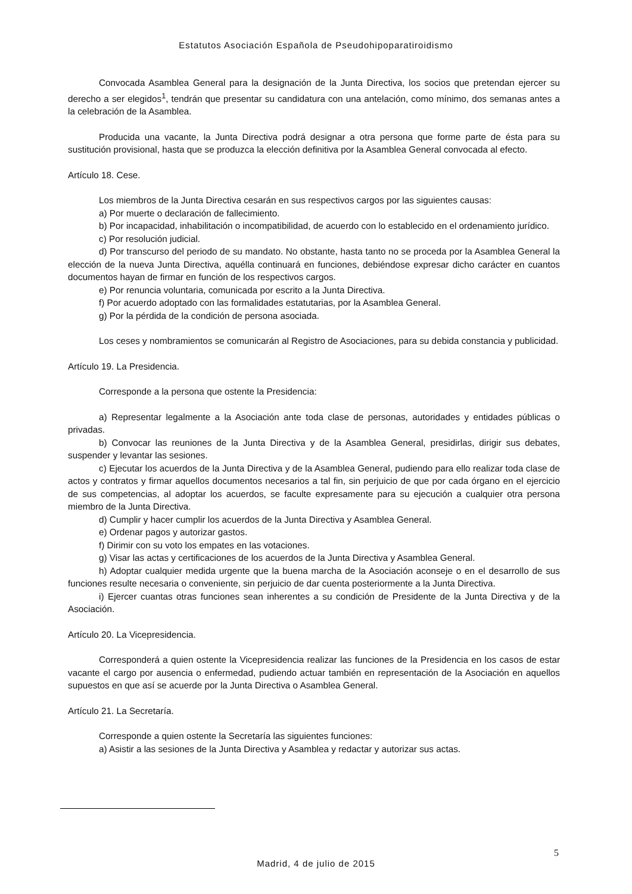Estatutos Asociación Española de Pseudohipoparatiroidismo
Convocada Asamblea General para la designación de la Junta Directiva, los socios que pretendan ejercer su derecho a ser elegidos<sup>1</sup>, tendrán que presentar su candidatura con una antelación, como mínimo, dos semanas antes a la celebración de la Asamblea.
Producida una vacante, la Junta Directiva podrá designar a otra persona que forme parte de ésta para su sustitución provisional, hasta que se produzca la elección definitiva por la Asamblea General convocada al efecto.
Artículo 18. Cese.
Los miembros de la Junta Directiva cesarán en sus respectivos cargos por las siguientes causas:
a) Por muerte o declaración de fallecimiento.
b) Por incapacidad, inhabilitación o incompatibilidad, de acuerdo con lo establecido en el ordenamiento jurídico.
c) Por resolución judicial.
d) Por transcurso del periodo de su mandato. No obstante, hasta tanto no se proceda por la Asamblea General la elección de la nueva Junta Directiva, aquélla continuará en funciones, debiéndose expresar dicho carácter en cuantos documentos hayan de firmar en función de los respectivos cargos.
e) Por renuncia voluntaria, comunicada por escrito a la Junta Directiva.
f) Por acuerdo adoptado con las formalidades estatutarias, por la Asamblea General.
g) Por la pérdida de la condición de persona asociada.
Los ceses y nombramientos se comunicarán al Registro de Asociaciones, para su debida constancia y publicidad.
Artículo 19. La Presidencia.
Corresponde a la persona que ostente la Presidencia:
a) Representar legalmente a la Asociación ante toda clase de personas, autoridades y entidades públicas o privadas.
b) Convocar las reuniones de la Junta Directiva y de la Asamblea General, presidirlas, dirigir sus debates, suspender y levantar las sesiones.
c) Ejecutar los acuerdos de la Junta Directiva y de la Asamblea General, pudiendo para ello realizar toda clase de actos y contratos y firmar aquellos documentos necesarios a tal fin, sin perjuicio de que por cada órgano en el ejercicio de sus competencias, al adoptar los acuerdos, se faculte expresamente para su ejecución a cualquier otra persona miembro de la Junta Directiva.
d) Cumplir y hacer cumplir los acuerdos de la Junta Directiva y Asamblea General.
e) Ordenar pagos y autorizar gastos.
f) Dirimir con su voto los empates en las votaciones.
g) Visar las actas y certificaciones de los acuerdos de la Junta Directiva y Asamblea General.
h) Adoptar cualquier medida urgente que la buena marcha de la Asociación aconseje o en el desarrollo de sus funciones resulte necesaria o conveniente, sin perjuicio de dar cuenta posteriormente a la Junta Directiva.
i) Ejercer cuantas otras funciones sean inherentes a su condición de Presidente de la Junta Directiva y de la Asociación.
Artículo 20. La Vicepresidencia.
Corresponderá a quien ostente la Vicepresidencia realizar las funciones de la Presidencia en los casos de estar vacante el cargo por ausencia o enfermedad, pudiendo actuar también en representación de la Asociación en aquellos supuestos en que así se acuerde por la Junta Directiva o Asamblea General.
Artículo 21. La Secretaría.
Corresponde a quien ostente la Secretaría las siguientes funciones:
a) Asistir a las sesiones de la Junta Directiva y Asamblea y redactar y autorizar sus actas.
5
Madrid, 4 de julio de 2015